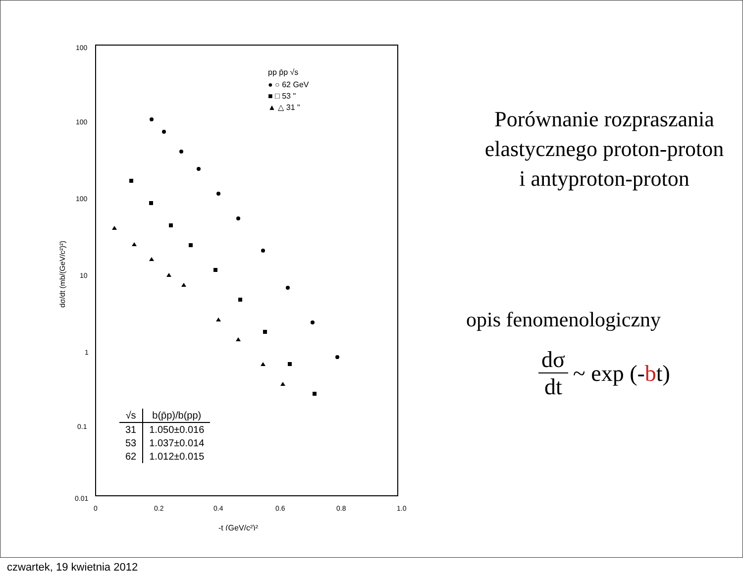100
100
100
10
1
0.1
0.01
0
0.2
0.4
0.6
0.8
1.0
-t (GeV/c²)²
dσ/dt (mb/(GeV/c²)²)
pp p̄p √s
● ○ 62 GeV
■ □ 53 "
▲ △ 31 "
| √s | b(p̄p)/b(pp) |
| --- | --- |
| 31 | 1.050±0.016 |
| 53 | 1.037±0.014 |
| 62 | 1.012±0.015 |
Porównanie rozpraszania
elastycznego proton-proton
i antyproton-proton
opis fenomenologiczny
dσ dt ~ exp (- b t)
czwartek, 19 kwietnia 2012